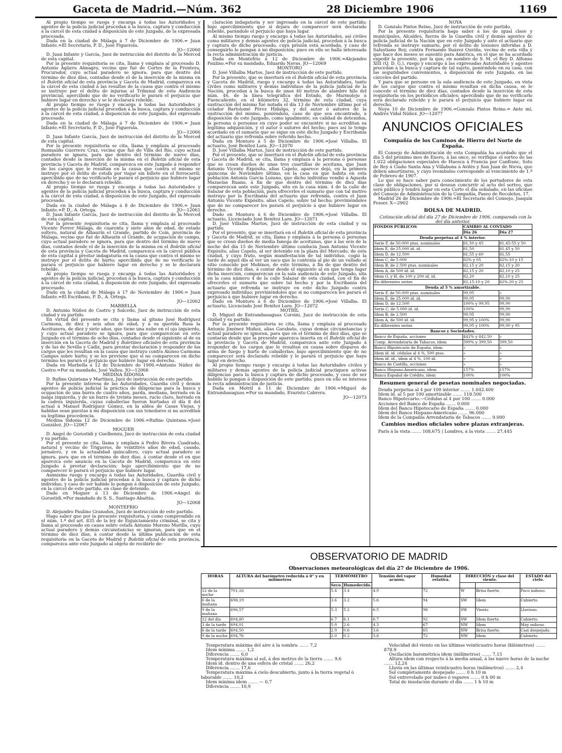Gaceta de Madrid.—Núm. 362 28 Diciembre 1906 1169
Al propio tiempo se ruega y encarga á todas las Autoridades y agentes de la policía judicial procedan á la busca, captura y conducción á la cárcel de esta ciudad á disposición de este Juzgado, de la expresada procesada.
Dada en la ciudad de Málaga á 7 de Diciembre de 1906.= Juan Infante.=El Secretario, P. D., José Figuerola.
JO—12060
D. Juan Infante y García, Juez de instrucción del distrito de la Merced de esta capital.
Por la presente requisitoria se cita, llama y emplaza al procesado D. Antonio Agüera Almagro, vecino que fué de Cortes de la Frontera, Procurador, cuyo actual paradero se ignora, para que dentro del término de diez días, contados desde el de la inserción de la misma en el Boletín oficial de esta provincia y Gaceta de Madrid, comparezca en la cárcel de esta ciudad á las resultas de la causa que contra el mismo se instruye por el delito de injurias al Tribunal de esta Audiencia provincial; apercibido que de no verificarlo le parará el perjuicio que hubiere lugar en derecho y se le declarará rebelde.
Al propio tiempo se ruega y encarga á todas las Autoridades y agentes de la policía judicial procedan á la busca, captura y conducción á la cárcel de esta ciudad, á disposición de este Juzgado, del expresado procesado.
Dada en la ciudad de Málaga á 7 de Diciembre de 1906.= Juan Infante.=El Secretario, P. D., José Figuerola.
JO—12066
D. Juan Infante García, Juez de instrucción del distrito de la Merced de esta capital.
Por la presente requisitoria se cita, llama y emplaza al procesado Romualdo Guerrero Cruz, vecino que fué de Villa del Río, cuyo actual paradero se ignora, para que dentro del término de nueve días, contados desde la inserción de la misma en el Boletín oficial de esta provincia y Gaceta de Madrid, comparezca en este Juzgado á responder de los cargos que le resultan en la causa que contra el mismo se instruye por el delito de estafa por viajar sin billete en el ferrocarril; apercibido que de no verificarlo le parará el perjuicio que hubiere lugar en derecho y se le declarará rebelde.
Al propio tiempo se ruega y encarga á todas las Autoridades y agentes de la policía judicial procedan á la busca, captura y conducción á la cárcel de esta ciudad, á disposición de este Juzgado, del expresado procesado.
Dada en la ciudad de Málaga á 8 de Diciembre de 1906.= Juan Infante.=P. D., A. Ortega. JO—12061
D. Juan Infante García, Juez de instrucción del distrito de la Merced de esta capital.
Por la presente requisitoria se cita, llama y emplaza al procesado Vicente Ferrer Málaga, de cuarenta y siete años de edad, de estado soltero, natural de Alhaurín el Grande, partido de Coín, provincia de Málaga, vecino que fué de Alhaurín el Grande, de ocupación de campo, cuyo actual paradero se ignora, para que dentro del término de nueve días, contados desde el de la inserción de la misma en el Boletín oficial de esta provincia y Gaceta de Madrid, comparezca en la cárcel pública de esta capital á prestar indagatoria en la causa que contra el mismo se instruye por el delito de hurto; apercibido que de no verificarlo le parará el perjuicio que hubiere lugar en derecho y se le declarará rebelde.
Al propio tiempo se ruega y encarga á todas las Autoridades y agentes de la policía judicial, procedan á la busca, captura y conducción á la cárcel de esta ciudad, á disposición de este Juzgado, del expresado procesado.
Dado en la ciudad de Málaga á 17 de Noviembre de 1906.= Juan Infante.=El Escribano, P. D., A. Ortega.
JO—12062
MARBELLA
D. Antonio Núñez de Castro y Salcedo, Juez de instrucción de esta ciudad y su partido.
En virtud del presente se cita y llama al gitano José Rodríguez Carmona, de diez y seis años de edad, y á su querida Rosa la Aceitunera, de diez y siete años, que tiene una nube en el ojo izquierdo, y cuyo actual paradero se ignora, para que comparezcan en este Juzgado en el término de ocho días, contados desde el siguiente al de su inserción en la Gaceta de Madrid y Boletines oficiales de esta provincia y de las de Sevilla y Cádiz, para prestar declaración y responder de los cargos que les resultan en la causa que instruyo contra Alonso Carmona Campos sobre hurto; y se les previene que si no comparecen en dicho término les parará el perjuicio que hubiere lugar en derecho.
Dada en Marbella á 12 de Diciembre de 1906.=Antonio Núñez de Castro.=Por su mandado, José Valleu. JO—12066
MEDINA SIDONIA
D. Rufino Quintana y Martínez, Juez de instrucción de este partido.
Por la presente interesa de las Autoridades, Guardia civil y demás agentes de policía judicial la práctica de diligencias para la busca y ocupación de una burra de cuatro años, parda, mediana, herrada en la nalga izquierda, y de un burro de treinta meses, rucio claro, herrado en la cadera izquierda, cuyas caballerías fueron hurtadas el día 8 del actual á Manuel Rodríguez Gómez, en la aldea de Casas Viejas, y habidas sean puestas á mi disposición con sus tenedores si no acreditan su legítima procedencia.
Medina Sidonia 12 de Diciembre de 1906.=Rufino Quintana.=José González. JO—12067
MOGUER
D. Angel de Gorostidi y Guelbenzu, Juez de instrucción de esta ciudad y su partido.
Por el presente se cita, llama y emplaza á Pedro Rivera Cuadrado, natural y vecino de Trigueros, de veintitrés años de edad, casado, jornalero, y en la actualidad quincallero, cuyo actual paradero se ignora, para que en el término de diez días, á contar desde el en que aparezca este anuncio en la Gaceta de Madrid, comparezca en este Juzgado á prestar declaración; bajo apercibimiento que de no comparecer le parará el perjuicio que hubiere lugar.
Asimismo ruego y encargo á todas las Autoridades, Guardia civil y agentes de la policía judicial procedan á la busca y captura de dicho individuo, y caso de ser habido lo pongan á disposición de este Juzgado, en la cárcel de este partido, en clase de detenido.
Dado en Moguer á 13 de Diciembre de 1906.=Angel de Gorostidi.=Por mandado de S. S., Santiago Abaitúa.
JO—12068
MONTEFRIO
D. Alejandro Paulino Granados, Juez de instrucción de este partido.
Hago saber que por la presente requisitoria, y como comprendido en el núm. 1.º del art. 835 de la ley de Enjuiciamiento criminal, se cita y llama al procesado en causa sobre estafa Antonio Moreno Morilla, cuyo actual paradero y demás circunstancias se ignoran, para que en el término de diez días, á contar desde la última publicación de esta requisitoria en la Gaceta de Madrid y Boletín oficial de esta provincia, comparezca ante este Juzgado al objeto de recibirle de-
claración indagatoria y ser ingresado en la cárcel de este partido; bajo apercibimiento que si dejara de comparecer será declarado rebelde, parándole el perjuicio que haya lugar.
Al mismo tiempo ruego y encargo á todas las Autoridades, así civiles como militares y demás agentes de policía judicial, procedan á la busca y captura de dicho procesado, cuya prisión está acordada, y caso de conseguirlo lo pongan á mi disposición; pues en ello se halla interesada la recta administración de justicia.
Dada en Montefrío á 12 de Diciembre de 1906.=Alejandro Paulino.=Por su mandado, Eduardo Navas. JO—12069
MONTORO
D. José Villalba Martos, Juez de instrucción de este partido.
Por la presente, que se insertará en el Boletín oficial de esta provincia y Gaceta de Madrid, ruego y encargo á todas las Autoridades, tanto civiles como militares y demás individuos de la policía judicial de la Nación, procedan á la busca de unos 40 metros de alambre hilo del núm. 46, de la línea telegráfica del Estado, de Marmolejo á Fuencaliente, en el kilómetro 32, término de esta ciudad, cuya sustracción del mismo fué notada el día 13 de Noviembre último por el celador Bartolomé Pérez Hidalgo, y del autor ó autores de la sustracción del mismo, poniéndolo, caso de que sea encontrado, á disposición de este Juzgado, como igualmente, en calidad de detenidos, la persona ó personas en cuyo poder se encuentre si no acreditan su legítima adquisición, y el autor ó autores del hecho; pues así lo tengo acordado en el sumario que se sigue en este dicho Juzgado y Escribanía del actuario que refrenda sobre referido hecho.
Dada en Montoro á 5 de Diciembre de 1906.=José Villalba. El actuario, José Benítez Lara. JO—12070
D. José Villalba Martos, Juez de instrucción de este partido.
Por el presente, que se insertará en el Boletín oficial de esta provincia y Gaceta de Madrid, se cita, llama y emplaza á la persona ó personas que se crean dueños de unas tres cuartillas de aceituna, que Juan Antonio Vicente Expósito, alias Capelo, aparece dejó, en la primera quincena de Noviembre último, en la casa en que habita en esta población Antonia García Lozano, que dicho individuo vendió á Agueda Mazaelas Ruano, á fin de que dentro del término de diez días comparezcan ante este Juzgado, sito en la casa núm. 4 de la calle de Salazar de esta población, para ofrecerles el sumario que con tal motivo instruyo por la Escribanía del actuario que refrenda, contra el Juan Antonio Vicente Expósito, alias Capelo, sobre tal hecho; previniéndoles que de no comparecer les parará el perjuicio á que hubiere lugar en derecho.
Dado en Montoro á 6 de Diciembre de 1906.=José Villalba. El actuario, Licenciado José Benítez Lara. JO—12071
D. José Villalba Martos, Juez de instrucción de esta ciudad y su partido.
Por el presente, que se insertará en el Boletín oficial de esta provincia y Gaceta de Madrid, se cita, llama y emplaza á la persona ó personas que se crean dueños de media fanega de aceitunas, que á las seis de la noche del día 15 de Noviembre último conducía Juan Antonio Vicente Expósito, alias Capelo, al ser detenido en la plaza del Mercado, de esta ciudad, y cuyo fruto, según manifestación de tal individuo, cogió la tarde de aquel día al ver un saco que lo contenía al pie de un vallado al sitio conocido por Mohinos, de este término, á fin de que dentro del término de diez días, á contar desde el siguiente al en que tenga lugar dicha inserción, comparezcan en la sala audiencia de este Juzgado, sita en la casa número 4 de la calle Salazar de esta ciudad, con el fin de ofrecerles el sumario que sobre tal hecho y por la Escribanía del actuario que refrenda se instruye en este dicho Juzgado contra expresado individuo; previniéndoles que si no comparecen les parará el perjuicio á que hubiere lugar en derecho.
Dado en Montoro á 6 de Diciembre de 1906.=José Villalba. El actuario, Licenciado José Benítez Lara. JO—12072
MOTRIL
D. Miguel de Entrambasaguas Corsini, Juez de instrucción de esta ciudad y su partido.
Por la presente requisitoria se cita, llama y emplaza al procesado Antonio Jiménez Muñoz, alias Garabato, cuyas demás circunstancias y actual paradero se ignoran, para que en el término de diez días, que se contarán desde que la presente aparezca inserta en el Boletín oficial de la provincia y Gaceta de Madrid, comparezca ante este Juzgado á responder de los cargos que le resultan en causa sobre disparos de arma de fuego y hurto de caballerías; bajo apercibimiento que de no comparecer será declarado rebelde y le parará el perjuicio que haya lugar en derecho.
Al propio tiempo ruego y encargo á todas las Autoridades civiles y militares y demás agentes de la policía judicial practiquen activas diligencias para la busca y captura de dicho procesado, y caso de ser habido lo pongan á disposición de este partido; pues en ello se interesa la recta administración de justicia.
Dada en Motril á 11 de Diciembre de 1906.=Miguel de Entrambasaguas.=Por su mandado, Evaristo Cabrera.
JO—12073
NOYA
D. Gonzalo Pintos Reino, Juez de instrucción de este partido.
Por la presente requisitoria hago saber á los de igual clase y municipales, Alcaldes, fuerza de la Guardia civil y demás agentes de policía judicial de la Nación que en este Juzgado y ante el actuario que refrenda se instruye sumario, por el delito de lesiones inferidas á D. Salustiano Rey, contra Fernando Suárez Ouviña, vecino de esta villa y que hace dos meses se ausentó para América, en el que se ha acordado expedir la presente, por la que, en nombre de S. M. el Rey D. Alfonso XIII (Q. D. G.), ruego y encargo á las expresadas Autoridades y agentes procedan á la busca y captura de tal sujeto, poniéndolo en su caso, con las seguridades convenientes, á disposición de este Juzgado, en las cárceles del partido.
Y para que se persone en la sala audiencia de este Juzgado, en vista de los cargos que contra el mismo resultan en dicha causa, se le concede el término de diez días, contados desde la inserción de esta requisitoria en los periódicos oficiales; apercibido que de no verificarlo será declarado rebelde y le parará el perjuicio que hubiere lugar en derecho.
Noya 10 de Diciembre de 1906.=Gonzalo Pintos Reino.= Ante mí, Andrés Vidal Núñez. JO—12077
ANUNCIOS OFICIALES
Compañía de los Caminos de Hierro del Norte de España.
El Consejo de Administración de esta Compañía ha acordado que el día 5 del próximo mes de Enero, á las once, se verifique el sorteo de las 1.022 obligaciones especiales de Huesca á Francia por Canfranc, Soto de Rey á Ciaño Santa Ana y Villabona á Avilés y San Juan de Nieva, que deben amortizarse, y cuyo reembolso corresponde al vencimiento de 1.º de Febrero de 1907.
Lo que se hace saber para conocimiento de los portadores de esta clase de obligaciones, por si desean concurrir al acto del sorteo, que será público y tendrá lugar en esta Corte el día señalado, en las oficinas del Consejo de Administración de la Compañía, Paseo de Recoletos, 17.
Madrid 26 de Diciembre de 1906.=El Secretario del Consejo, Joaquín Fesser. X—2902
BOLSA DE MADRID.
Cotización oficial del día 27 de Diciembre de 1906, comparada con la del día anterior.
| FONDOS PÚBLICOS | CAMBIO AL CONTADO | |
| --- | --- | --- |
| | Día 26 | Día 27 |
| Deuda perpetua al 4 % interior. | | |
| Serie F, de 50.000 ptas. nominales | 81,50 y 45 | 81,45-55 y 50 |
| Idem E, de 25.000 id. id. | 81,50 | 81,45 y 50 |
| Idem D, de 12.500 | 81,55 y 60 | 81,55 |
| Idem C, de 5.000 | 82% y 05 | 82%-10 y 15 |
| Idem B, de 2.500 ptas. nominales | 82,15 y 20 | 82,15 y 20 |
| Idem A, de 500 id. id. | 82,15 y 20 | 82,10 y 25 |
| Idem G, y H, de 100 y 200 id. id. | 82,20 | 82,10 y 25 |
| En diferentes series | 82,15-10 y 20 | 82%-20 y 25 |
| Deuda al 5 % amortizable. | | |
| Serie F, de 50.000 ptas. nominales | 99,95 | » |
| Idem E, de 25.000 id. id. | 99,95 | 99,90 |
| Idem D, de 12.500 | 100% y 99,95 | 99,90 |
| Serie C, de 5.000 id. id. | 100% | 99,90 |
| Idem B, de 2.500 | 99,95 | 99,90 |
| Idem A, de 500 id. id. | 99,95 y 100% | 99,90 |
| En diferentes series | 99,95 y 100% | 99,90 y 95 |
| Bancos y Sociedades. | | |
| Banco de España, acciones | 442% y 442,50 | » |
| Comp. Arrendataria de Tabacos, idem | 399% y 399,50 | 399,50 |
| Banco Hipotecario de España, idem | » | » |
| Idem id. id. cédulas al 4 %, 500 ptas. | » | » |
| Idem id. id., idem al 4 %, 100 id. | » | » |
| Banco de Castilla, acciones | » | » |
| Banco Hispano-Americano, idem | 157% | 157% |
| Banco Español de Crédito, idem | 100% | 100% |
Resumen general de pesetas nominales negociadas.
Deuda perpetua al 4 por 100 interior ....... 1.042.400
Idem id. al 5 por 100 amortizable ....... 118.500
Banco Hipotecario.—Cédulas al 4 por 100 ....... 0.000
Acciones del Banco de España ....... 0.000
Idem del Banco Hipotecario de España ....... 0.000
Idem del Banco Hispano-Americano ....... 96.000
Idem de la Compañía Arrendataria de Tabacos ....... 9.000
Cambios medios oficiales sobre plazas extranjeras.
París á la vista ....... 108,675 | Londres, á la vista ....... 27,445
OBSERVATORIO DE MADRID
Observaciones meteorológicas del día 27 de Diciembre de 1906.
| HORAS | ALTURA del barómetro reducida á 0° y en milímetros | TERMÓMETRO | | Tensión del vapor acuoso. | Humedad relativa. | DIRECCIÓN y clase del viento. | | ESTADO del cielo. |
| --- | --- | --- | --- | --- | --- | --- | --- | --- |
| | | Seco. | Humedecido. | | | | | |
| 12 de la noche | 701,16 | 5.4 | 3.4 | 4.9 | 72 | W | Brisa fuerte. | Poco nuboso. |
| 6 de la mañana | 698,19 | 3.6 | 3.2 | 5.6 | 94 | SW | Idem | Cubierto. |
| 9 de la mañana | 696,57 | 5.3 | 5.2 | 6.5 | 98 | SW | Viento | Lluvioso. |
| 12 del día | 694,80 | 6.7 | 6.1 | 6.7 | 92 | SW | Idem fuerte. | Cubierto. |
| 3 de la tarde | 694,01 | 5.0 | 2.6 | 4.3 | 67 | NW | Idem | Muy nuboso. |
| 6 de la tarde | 694,50 | 2.9 | 0.6 | 3.6 | 65 | NW | Brisa fuerte. | Casi despejado. |
| 9 de la noche | 694,76 | 2.0 | 0.2 | 3.8 | 72 | NW | Idem | Cubierto. |
Temperatura máxima del aire á la sombra ....... 7,2
Idem mínima ....... 1,2
Diferencia ....... 6,0
Temperatura máxima al sol, á dos metros de la tierra ....... 9,6
Idem id. dentro de una esfera de cristal ....... 26,2
Diferencia ....... 17,6
Temperatura máxima á cielo descubierto, junto á la tierra vegetal ó laborable ....... 10,2
Idem mínima idem ....... — 0,7
Diferencia ....... 10,9
Velocidad del viento en las últimas veinticuatro horas (kilómetros) ....... 878.9
Oscilación barométrica idem (milímetros) ....... 7,15
Altura idem con respecto á la media anual, á las nueve horas de la noche ....... 12,24
Lluvia en las últimas veinticuatro horas (milímetros) ....... 2,4
Sol completamente despejado ....... 0 h 10 m
Sol entrevelado por nubes ó vapores ....... 0 h 00 m
Total de insolación durante el día ....... 1 h 10 m